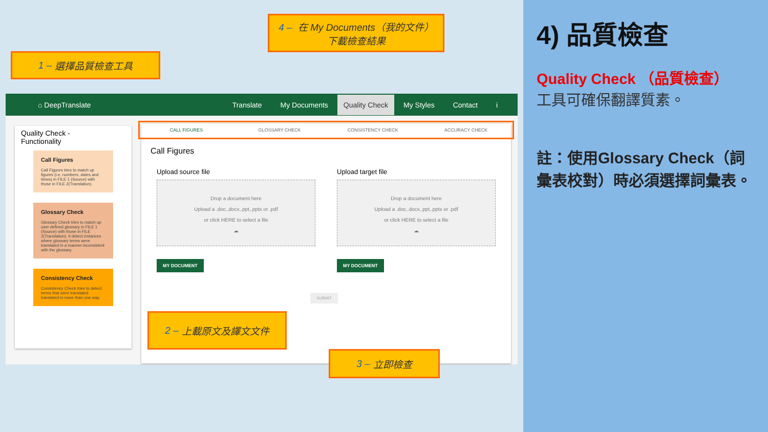1 – 選擇品質檢查工具
4 – 在 My Documents（我的文件）
下載檢查結果
⌂ DeepTranslate Translate My Documents Quality Check My Styles Contact i
Quality Check -
Functionality
Call Figures
Call Figures tries to match up figures (i.e. numbers, dates and times) in FILE 1 (Source) with those in FILE 2(Translation).
Glossary Check
Glossary Check tries to match up user defined glossary in FILE 1 (Source) with those in FILE 2(Translation). it detect instances where glossary terms were translated in a manner inconsistent with the glossary.
Consistency Check
Consistency Check tries to detect terms that were translated translated in more than one way.
CALL FIGURES GLOSSARY CHECK CONSISTENCY CHECK ACCURACY CHECK
Call Figures
Upload source file
Drop a document here
Upload a .doc,.docx,.ppt,.pptx or .pdf
or click HERE to select a file
☁
MY DOCUMENT
Upload target file
Drop a document here
Upload a .doc,.docx,.ppt,.pptx or .pdf
or click HERE to select a file
☁
MY DOCUMENT
SUBMIT
2 – 上載原文及譯文文件
3 – 立即檢查
4) 品質檢查
Quality Check （品質檢查）
工具可確保翻譯質素。
註：使用Glossary Check（詞彙表校對）時必須選擇詞彙表。